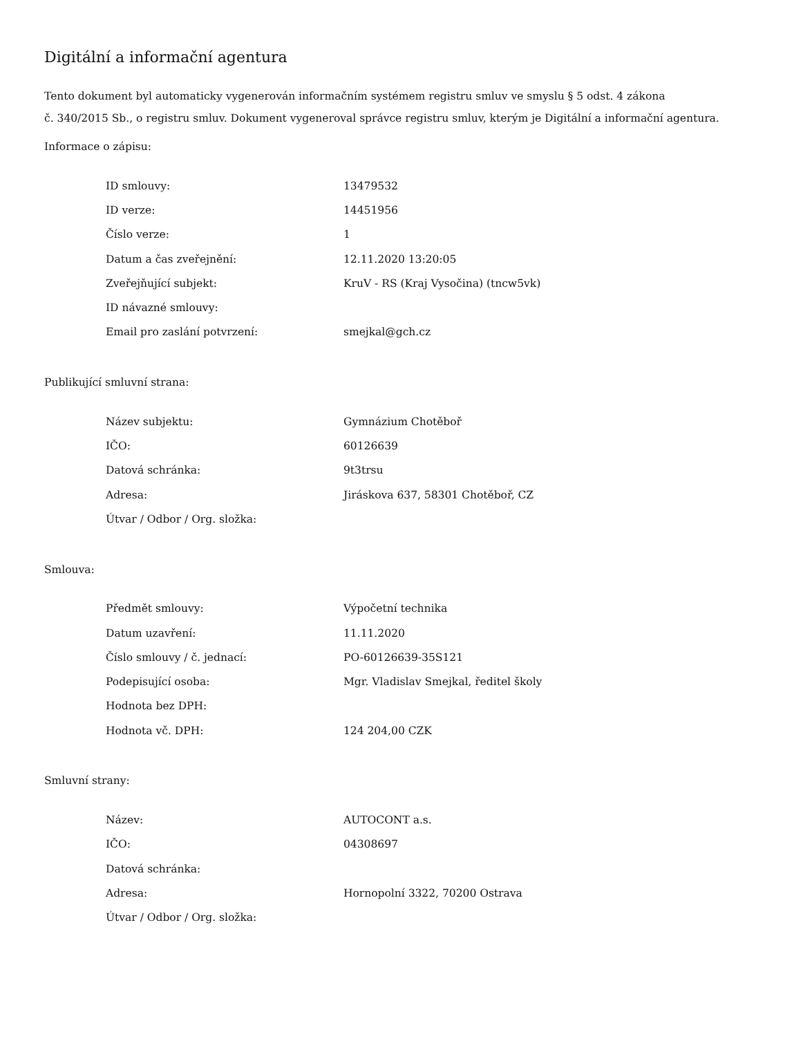Digitální a informační agentura
Tento dokument byl automaticky vygenerován informačním systémem registru smluv ve smyslu § 5 odst. 4 zákona
č. 340/2015 Sb., o registru smluv. Dokument vygeneroval správce registru smluv, kterým je Digitální a informační agentura.
Informace o zápisu:
| ID smlouvy: | 13479532 |
| ID verze: | 14451956 |
| Číslo verze: | 1 |
| Datum a čas zveřejnění: | 12.11.2020 13:20:05 |
| Zveřejňující subjekt: | KruV - RS (Kraj Vysočina) (tncw5vk) |
| ID návazné smlouvy: | |
| Email pro zaslání potvrzení: | smejkal@gch.cz |
Publikující smluvní strana:
| Název subjektu: | Gymnázium Chotěboř |
| IČO: | 60126639 |
| Datová schránka: | 9t3trsu |
| Adresa: | Jiráskova 637, 58301 Chotěboř, CZ |
| Útvar / Odbor / Org. složka: | |
Smlouva:
| Předmět smlouvy: | Výpočetní technika |
| Datum uzavření: | 11.11.2020 |
| Číslo smlouvy / č. jednací: | PO-60126639-35S121 |
| Podepisující osoba: | Mgr. Vladislav Smejkal, ředitel školy |
| Hodnota bez DPH: | |
| Hodnota vč. DPH: | 124 204,00 CZK |
Smluvní strany:
| Název: | AUTOCONT a.s. |
| IČO: | 04308697 |
| Datová schránka: | |
| Adresa: | Hornopolní 3322, 70200 Ostrava |
| Útvar / Odbor / Org. složka: | |